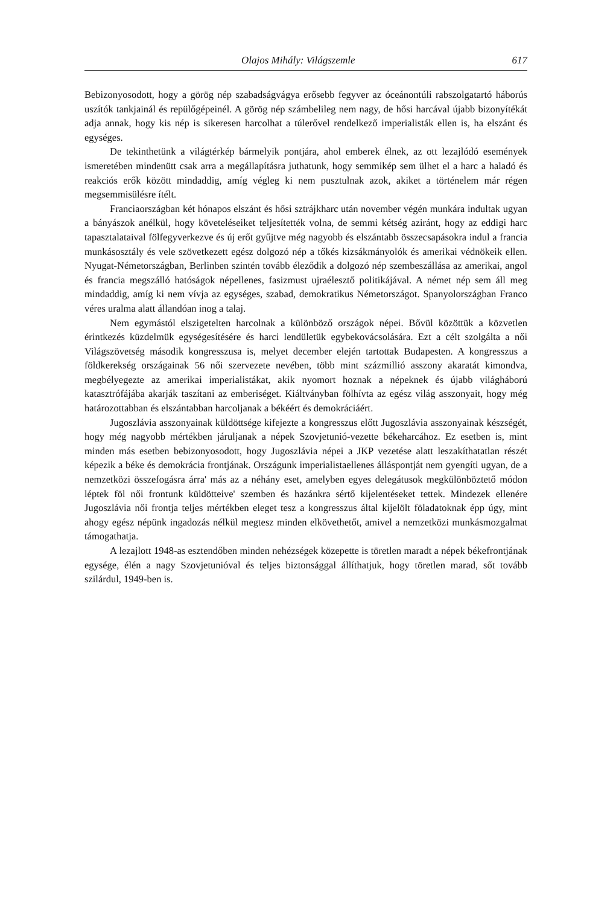Olajos Mihály: Világszemle 617
Bebizonyosodott, hogy a görög nép szabadságvágya erősebb fegyver az óceánontúli rabszolgatartó háborús uszítók tankjainál és repülőgépeinél. A görög nép számbelileg nem nagy, de hősi harcával újabb bizonyítékát adja annak, hogy kis nép is sikeresen harcolhat a túlerővel rendelkező imperialisták ellen is, ha elszánt és egységes.
De tekinthetünk a világtérkép bármelyik pontjára, ahol emberek élnek, az ott lezajlódó események ismeretében mindenütt csak arra a megállapításra juthatunk, hogy semmikép sem ülhet el a harc a haladó és reakciós erők között mindaddig, amíg végleg ki nem pusztulnak azok, akiket a történelem már régen megsemmisülésre ítélt.
Franciaországban két hónapos elszánt és hősi sztrájkharc után november végén munkára indultak ugyan a bányászok anélkül, hogy követeléseiket teljesítették volna, de semmi kétség aziránt, hogy az eddigi harc tapasztalataival fölfegyverkezve és új erőt gyűjtve még nagyobb és elszántabb összecsapásokra indul a francia munkásosztály és vele szövetkezett egész dolgozó nép a tőkés kizsákmányolók és amerikai védnökeik ellen. Nyugat-Németországban, Berlinben szintén tovább éleződik a dolgozó nép szembeszállása az amerikai, angol és francia megszálló hatóságok népellenes, fasizmust ujraélesztő politikájával. A német nép sem áll meg mindaddig, amíg ki nem vívja az egységes, szabad, demokratikus Németországot. Spanyolországban Franco véres uralma alatt állandóan inog a talaj.
Nem egymástól elszigetelten harcolnak a különböző országok népei. Bővül közöttük a közvetlen érintkezés küzdelmük egységesítésére és harci lendületük egybekovácsolására. Ezt a célt szolgálta a női Világszövetség második kongresszusa is, melyet december elején tartottak Budapesten. A kongresszus a földkerekség országainak 56 női szervezete nevében, több mint százmillió asszony akaratát kimondva, megbélyegezte az amerikai imperialistákat, akik nyomort hoznak a népeknek és újabb világháború katasztrófájába akarják taszítani az emberiséget. Kiáltványban fölhívta az egész világ asszonyait, hogy még határozottabban és elszántabban harcoljanak a békéért és demokráciáért.
Jugoszlávia asszonyainak küldöttsége kifejezte a kongresszus előtt Jugoszlávia asszonyainak készségét, hogy még nagyobb mértékben járuljanak a népek Szovjetunió-vezette békeharcához. Ez esetben is, mint minden más esetben bebizonyosodott, hogy Jugoszlávia népei a JKP vezetése alatt leszakíthatatlan részét képezik a béke és demokrácia frontjának. Országunk imperialistaellenes álláspontját nem gyengíti ugyan, de a nemzetközi összefogásra árra' más az a néhány eset, amelyben egyes delegátusok megkülönböztető módon léptek föl női frontunk küldötteive' szemben és hazánkra sértő kijelentéseket tettek. Mindezek ellenére Jugoszlávia női frontja teljes mértékben eleget tesz a kongresszus által kijelölt föladatoknak épp úgy, mint ahogy egész népünk ingadozás nélkül megtesz minden elkövethetőt, amivel a nemzetközi munkásmozgalmat támogathatja.
A lezajlott 1948-as esztendőben minden nehézségek közepette is töretlen maradt a népek békefrontjának egysége, élén a nagy Szovjetunióval és teljes biztonsággal állíthatjuk, hogy töretlen marad, sőt tovább szilárdul, 1949-ben is.